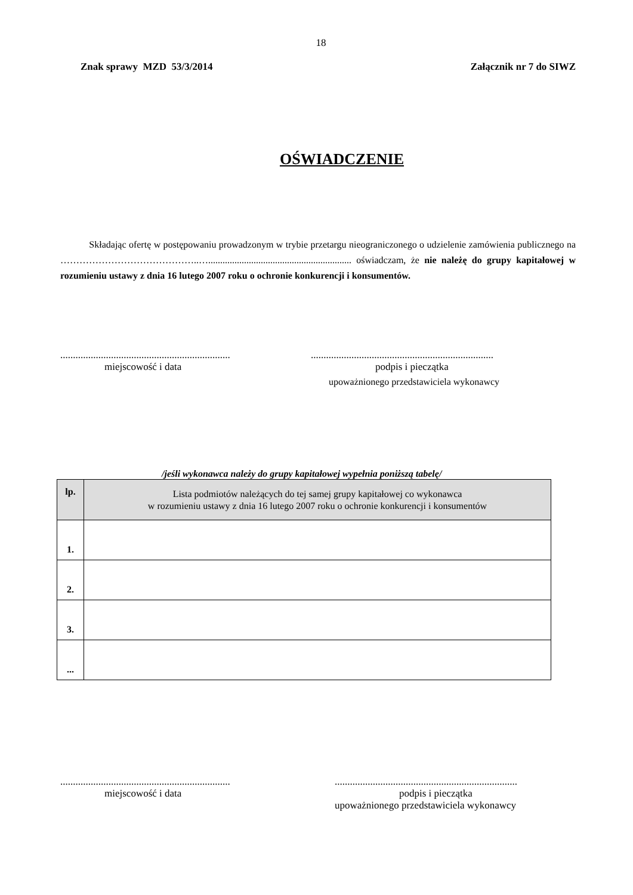18
Znak sprawy MZD 53/3/2014 Załącznik nr 7 do SIWZ
OŚWIADCZENIE
Składając ofertę w postępowaniu prowadzonym w trybie przetargu nieograniczonego o udzielenie zamówienia publicznego na ……………………………………..…............................................................ oświadczam, że nie należę do grupy kapitałowej w rozumieniu ustawy z dnia 16 lutego 2007 roku o ochronie konkurencji i konsumentów.
...................................................................
miejscowość i data
........................................................................
podpis i pieczątka
upoważnionego przedstawiciela wykonawcy
/jeśli wykonawca należy do grupy kapitałowej wypełnia poniższą tabelę/
| lp. | Lista podmiotów należących do tej samej grupy kapitałowej co wykonawca w rozumieniu ustawy z dnia 16 lutego 2007 roku o ochronie konkurencji i konsumentów |
| --- | --- |
| 1. | |
| 2. | |
| 3. | |
| ... | |
...................................................................
miejscowość i data
........................................................................
podpis i pieczątka
upoważnionego przedstawiciela wykonawcy